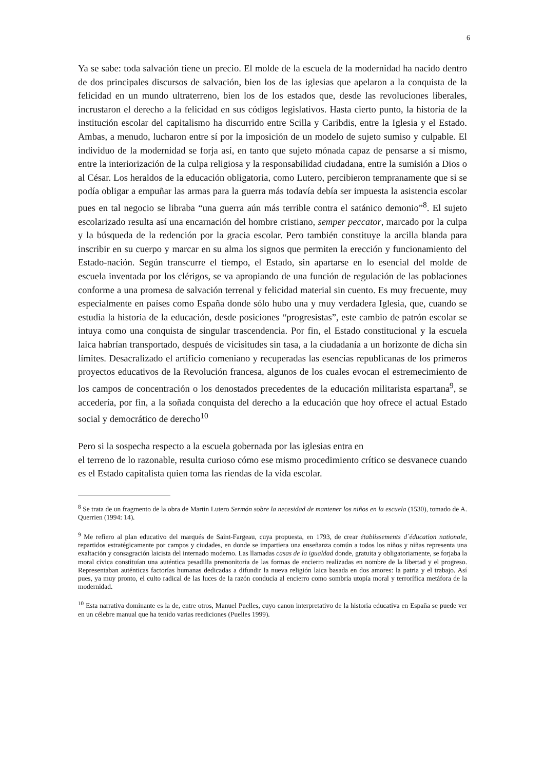6
Ya se sabe: toda salvación tiene un precio. El molde de la escuela de la modernidad ha nacido dentro de dos principales discursos de salvación, bien los de las iglesias que apelaron a la conquista de la felicidad en un mundo ultraterreno, bien los de los estados que, desde las revoluciones liberales, incrustaron el derecho a la felicidad en sus códigos legislativos. Hasta cierto punto, la historia de la institución escolar del capitalismo ha discurrido entre Scilla y Caribdis, entre la Iglesia y el Estado. Ambas, a menudo, lucharon entre sí por la imposición de un modelo de sujeto sumiso y culpable. El individuo de la modernidad se forja así, en tanto que sujeto mónada capaz de pensarse a sí mismo, entre la interiorización de la culpa religiosa y la responsabilidad ciudadana, entre la sumisión a Dios o al César. Los heraldos de la educación obligatoria, como Lutero, percibieron tempranamente que si se podía obligar a empuñar las armas para la guerra más todavía debía ser impuesta la asistencia escolar pues en tal negocio se libraba “una guerra aún más terrible contra el satánico demonio”<sup>8</sup>. El sujeto escolarizado resulta así una encarnación del hombre cristiano, semper peccator, marcado por la culpa y la búsqueda de la redención por la gracia escolar. Pero también constituye la arcilla blanda para inscribir en su cuerpo y marcar en su alma los signos que permiten la erección y funcionamiento del Estado-nación. Según transcurre el tiempo, el Estado, sin apartarse en lo esencial del molde de escuela inventada por los clérigos, se va apropiando de una función de regulación de las poblaciones conforme a una promesa de salvación terrenal y felicidad material sin cuento. Es muy frecuente, muy especialmente en países como España donde sólo hubo una y muy verdadera Iglesia, que, cuando se estudia la historia de la educación, desde posiciones “progresistas”, este cambio de patrón escolar se intuya como una conquista de singular trascendencia. Por fin, el Estado constitucional y la escuela laica habrían transportado, después de vicisitudes sin tasa, a la ciudadanía a un horizonte de dicha sin límites. Desacralizado el artificio comeniano y recuperadas las esencias republicanas de los primeros proyectos educativos de la Revolución francesa, algunos de los cuales evocan el estremecimiento de los campos de concentración o los denostados precedentes de la educación militarista espartana<sup>9</sup>, se accedería, por fin, a la soñada conquista del derecho a la educación que hoy ofrece el actual Estado social y democrático de derecho<sup>10</sup>
Pero si la sospecha respecto a la escuela gobernada por las iglesias entra en
el terreno de lo razonable, resulta curioso cómo ese mismo procedimiento crítico se desvanece cuando es el Estado capitalista quien toma las riendas de la vida escolar.
<sup>8</sup> Se trata de un fragmento de la obra de Martin Lutero Sermón sobre la necesidad de mantener los niños en la escuela (1530), tomado de A. Querrien (1994: 14).
<sup>9</sup> Me refiero al plan educativo del marqués de Saint-Fargeau, cuya propuesta, en 1793, de crear établissements d´éducation nationale, repartidos estratégicamente por campos y ciudades, en donde se impartiera una enseñanza común a todos los niños y niñas representa una exaltación y consagración laicista del internado moderno. Las llamadas casas de la igualdad donde, gratuita y obligatoriamente, se forjaba la moral cívica constituían una auténtica pesadilla premonitoria de las formas de encierro realizadas en nombre de la libertad y el progreso. Representaban auténticas factorías humanas dedicadas a difundir la nueva religión laica basada en dos amores: la patria y el trabajo. Así pues, ya muy pronto, el culto radical de las luces de la razón conducía al encierro como sombría utopía moral y terrorífica metáfora de la modernidad.
<sup>10</sup> Esta narrativa dominante es la de, entre otros, Manuel Puelles, cuyo canon interpretativo de la historia educativa en España se puede ver en un célebre manual que ha tenido varias reediciones (Puelles 1999).